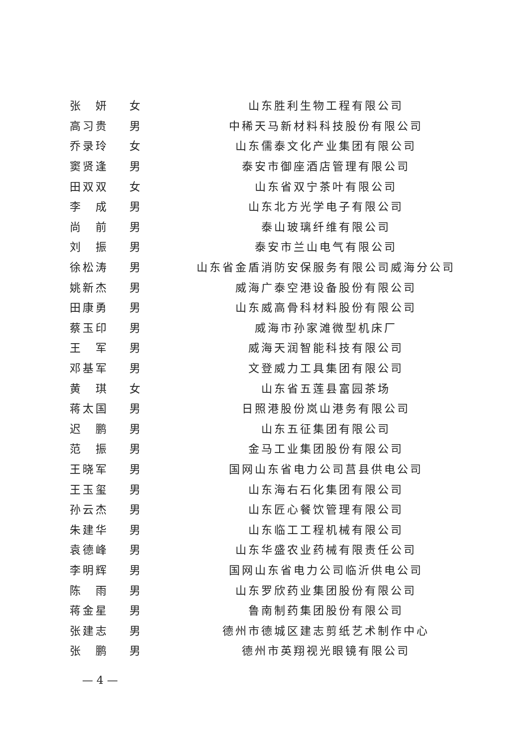| 张 妍 | 女 | 山东胜利生物工程有限公司 |
| 高习贵 | 男 | 中稀天马新材料科技股份有限公司 |
| 乔录玲 | 女 | 山东儒泰文化产业集团有限公司 |
| 窦贤逢 | 男 | 泰安市御座酒店管理有限公司 |
| 田双双 | 女 | 山东省双宁茶叶有限公司 |
| 李 成 | 男 | 山东北方光学电子有限公司 |
| 尚 前 | 男 | 泰山玻璃纤维有限公司 |
| 刘 振 | 男 | 泰安市兰山电气有限公司 |
| 徐松涛 | 男 | 山东省金盾消防安保服务有限公司威海分公司 |
| 姚新杰 | 男 | 威海广泰空港设备股份有限公司 |
| 田康勇 | 男 | 山东威高骨科材料股份有限公司 |
| 蔡玉印 | 男 | 威海市孙家滩微型机床厂 |
| 王 军 | 男 | 威海天润智能科技有限公司 |
| 邓基军 | 男 | 文登威力工具集团有限公司 |
| 黄 琪 | 女 | 山东省五莲县富园茶场 |
| 蒋太国 | 男 | 日照港股份岚山港务有限公司 |
| 迟 鹏 | 男 | 山东五征集团有限公司 |
| 范 振 | 男 | 金马工业集团股份有限公司 |
| 王晓军 | 男 | 国网山东省电力公司莒县供电公司 |
| 王玉玺 | 男 | 山东海右石化集团有限公司 |
| 孙云杰 | 男 | 山东匠心餐饮管理有限公司 |
| 朱建华 | 男 | 山东临工工程机械有限公司 |
| 袁德峰 | 男 | 山东华盛农业药械有限责任公司 |
| 李明辉 | 男 | 国网山东省电力公司临沂供电公司 |
| 陈 雨 | 男 | 山东罗欣药业集团股份有限公司 |
| 蒋金星 | 男 | 鲁南制药集团股份有限公司 |
| 张建志 | 男 | 德州市德城区建志剪纸艺术制作中心 |
| 张 鹏 | 男 | 德州市英翔视光眼镜有限公司 |
— 4 —